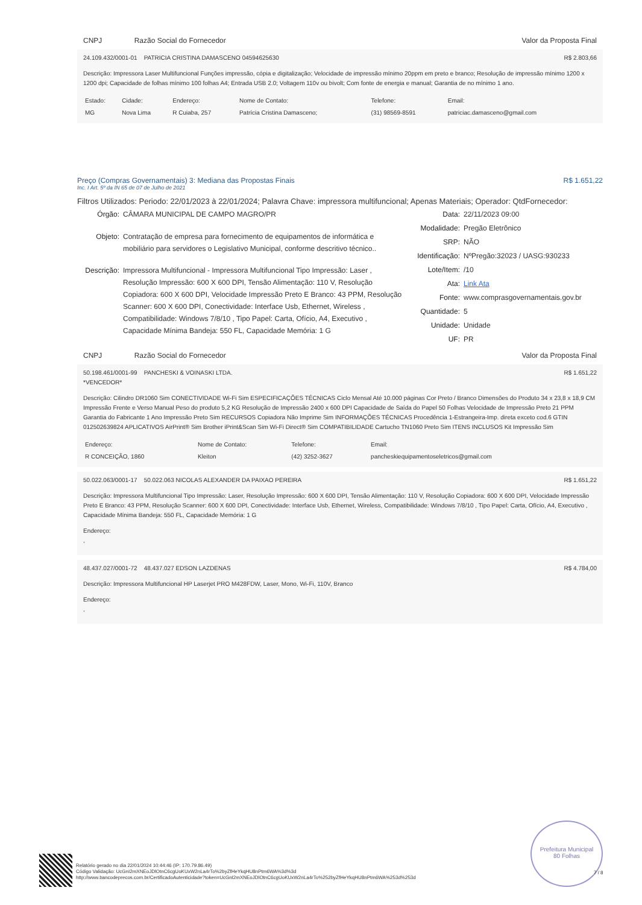CNPJ Razão Social do Fornecedor Valor da Proposta Final
24.109.432/0001-01 PATRICIA CRISTINA DAMASCENO 04594625630 R$ 2.803,66
Descrição: Impressora Laser Multifuncional Funções impressão, cópia e digitalização; Velocidade de impressão mínimo 20ppm em preto e branco; Resolução de impressão mínimo 1200 x 1200 dpi; Capacidade de folhas mínimo 100 folhas A4; Entrada USB 2.0; Voltagem 110v ou bivolt; Com fonte de energia e manual; Garantia de no mínimo 1 ano.
| Estado: | Cidade: | Endereço: | Nome de Contato: | Telefone: | Email: |
| MG | Nova Lima | R Cuiaba, 257 | Patrícia Cristina Damasceno; | (31) 98569-8591 | patriciac.damasceno@gmail.com |
Preço (Compras Governamentais) 3: Mediana das Propostas Finais R$ 1.651,22
Inc. I Art. 5º da IN 65 de 07 de Julho de 2021
Filtros Utilizados: Periodo: 22/01/2023 à 22/01/2024; Palavra Chave: impressora multifuncional; Apenas Materiais; Operador: QtdFornecedor:
Órgão: CÂMARA MUNICIPAL DE CAMPO MAGRO/PR Objeto: Contratação de empresa para fornecimento de equipamentos de informática e mobiliário para servidores o Legislativo Municipal, conforme descritivo técnico.. Descrição: Impressora Multifuncional - Impressora Multifuncional Tipo Impressão: Laser , Resolução Impressão: 600 X 600 DPI, Tensão Alimentação: 110 V, Resolução Copiadora: 600 X 600 DPI, Velocidade Impressão Preto E Branco: 43 PPM, Resolução Scanner: 600 X 600 DPI, Conectividade: Interface Usb, Ethernet, Wireless , Compatibilidade: Windows 7/8/10 , Tipo Papel: Carta, Ofício, A4, Executivo , Capacidade Mínima Bandeja: 550 FL, Capacidade Memória: 1 G
Data: 22/11/2023 09:00 Modalidade: Pregão Eletrônico SRP: NÃO Identificação: NºPregão:32023 / UASG:930233 Lote/Item: /10 Ata: Link Ata Fonte: www.comprasgovernamentais.gov.br Quantidade: 5 Unidade: Unidade UF: PR
CNPJ Razão Social do Fornecedor Valor da Proposta Final
50.198.461/0001-99 PANCHESKI & VOINASKI LTDA.
*VENCEDOR* R$ 1.651,22
Descrição: Cilindro DR1060 Sim CONECTIVIDADE Wi-Fi Sim ESPECIFICAÇÕES TÉCNICAS Ciclo Mensal Até 10.000 páginas Cor Preto / Branco Dimensões do Produto 34 x 23,8 x 18,9 CM Impressão Frente e Verso Manual Peso do produto 5,2 KG Resolução de Impressão 2400 x 600 DPI Capacidade de Saída do Papel 50 Folhas Velocidade de Impressão Preto 21 PPM Garantia do Fabricante 1 Ano Impressão Preto Sim RECURSOS Copiadora Não Imprime Sim INFORMAÇÕES TÉCNICAS Procedência 1-Estrangeira-Imp. direta exceto cod.6 GTIN 012502639824 APLICATIVOS AirPrint® Sim Brother iPrint&Scan Sim Wi-Fi Direct® Sim COMPATIBILIDADE Cartucho TN1060 Preto Sim ITENS INCLUSOS Kit Impressão Sim
| Endereço: | Nome de Contato: | Telefone: | Email: |
| R CONCEIÇÃO, 1860 | Kleiton | (42) 3252-3627 | pancheskiequipamentoseletricos@gmail.com |
50.022.063/0001-17 50.022.063 NICOLAS ALEXANDER DA PAIXAO PEREIRA R$ 1.651,22
Descrição: Impressora Multifuncional Tipo Impressão: Laser, Resolução Impressão: 600 X 600 DPI, Tensão Alimentação: 110 V, Resolução Copiadora: 600 X 600 DPI, Velocidade Impressão Preto E Branco: 43 PPM, Resolução Scanner: 600 X 600 DPI, Conectividade: Interface Usb, Ethernet, Wireless, Compatibilidade: Windows 7/8/10 , Tipo Papel: Carta, Ofício, A4, Executivo , Capacidade Mínima Bandeja: 550 FL, Capacidade Memória: 1 G
Endereço:
,
48.437.027/0001-72 48.437.027 EDSON LAZDENAS R$ 4.784,00
Descrição: Impressora Multifuncional HP Laserjet PRO M428FDW, Laser, Mono, Wi-Fi, 110V, Branco
Endereço:
,
Relatório gerado no dia 22/01/2024 10:44:46 (IP: 170.79.86.49)
Código Validação: UcGnI2mXNEoJDlOtnC6cgUoKUxW2nLa4rTo%2byZfHeYkqHU8nPtm6WA%3d%3d
http://www.bancodeprecos.com.br/CertificadoAutenticidade?token=UcGnI2mXNEoJDlOtnC6cgUoKUxW2nLa4rTo%252byZfHeYkqHU8nPtm6WA%253d%253d
Prefeitura Municipal
80 Folhas
7 / 8